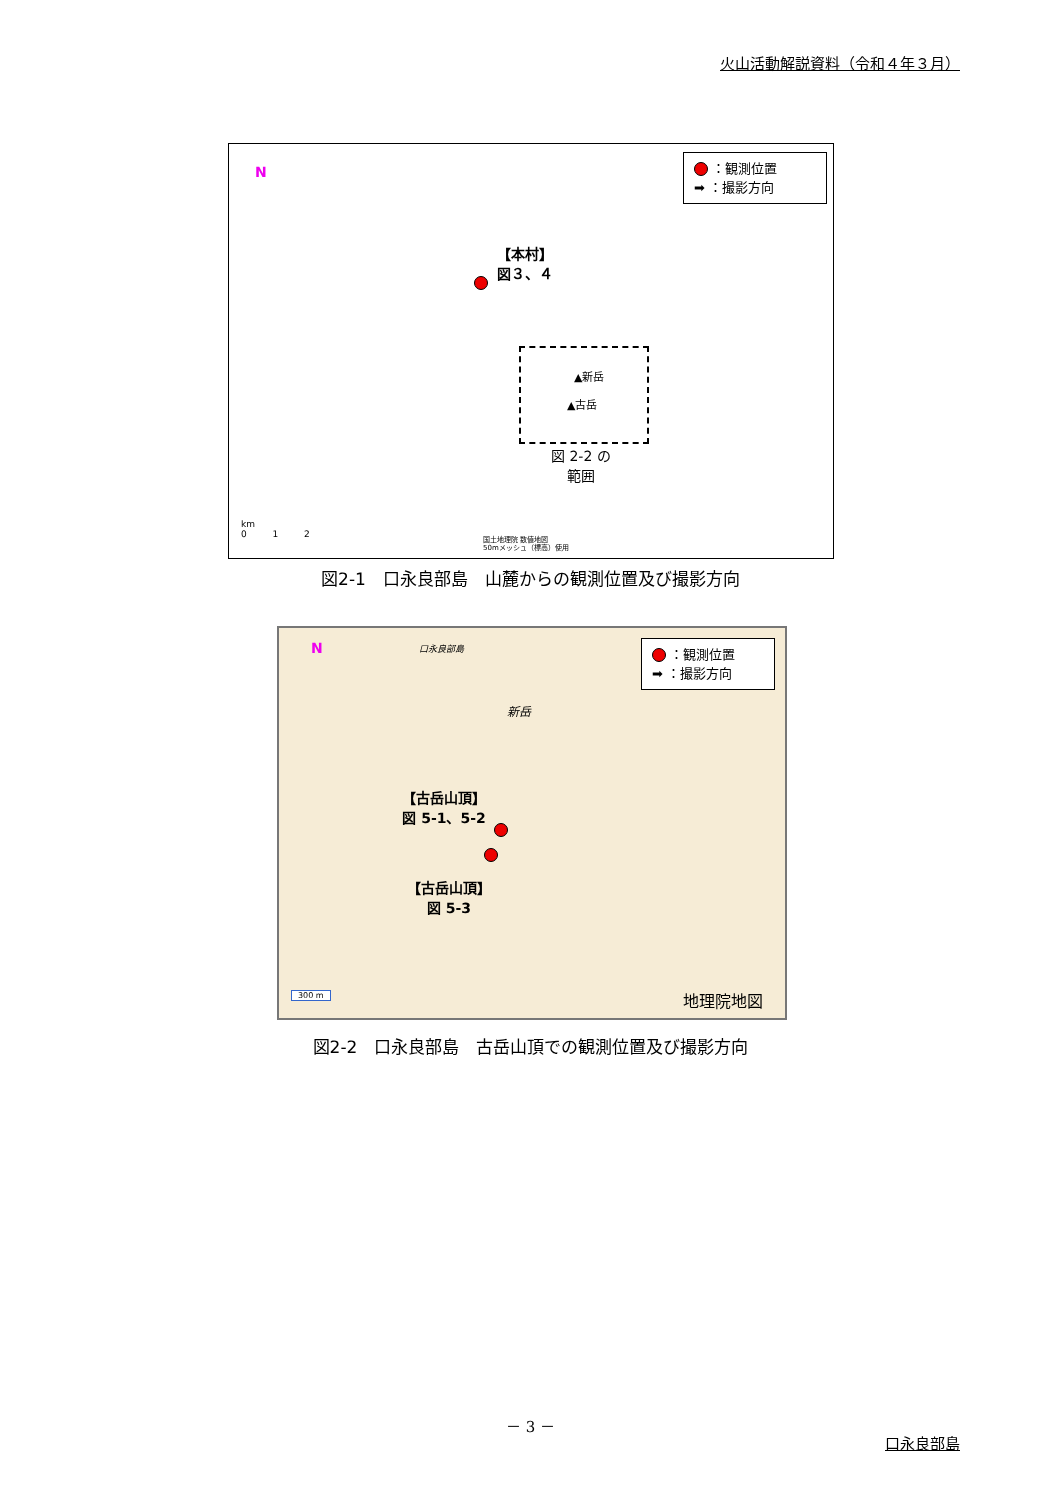火山活動解説資料（令和４年３月）
N
：観測位置
➡ ：撮影方向
【本村】
図３、４
▲新岳
▲古岳
図 2-2 の
範囲
km
0 1 2
国土地理院 数値地図
50mメッシュ（標高）使用
図2-1　口永良部島　山麓からの観測位置及び撮影方向
N 口永良部島
：観測位置
➡ ：撮影方向
新岳
【古岳山頂】
図 5-1、5-2
【古岳山頂】
図 5-3
300 m 地理院地図
図2-2　口永良部島　古岳山頂での観測位置及び撮影方向
－ 3 －
口永良部島